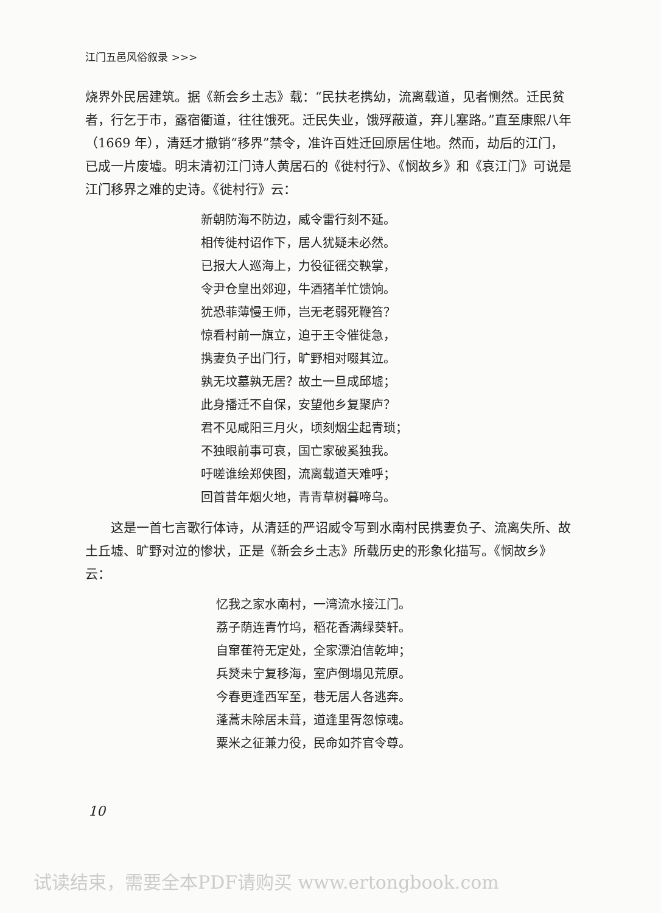江门五邑风俗叙录 >>>
烧界外民居建筑。据《新会乡土志》载：“民扶老携幼，流离载道，见者恻然。迁民贫者，行乞于市，露宿衢道，往往饿死。迁民失业，饿殍蔽道，弃儿塞路。”直至康熙八年（1669 年），清廷才撤销“移界”禁令，准许百姓迁回原居住地。然而，劫后的江门，已成一片废墟。明末清初江门诗人黄居石的《徙村行》、《悯故乡》和《哀江门》可说是江门移界之难的史诗。《徙村行》云：
新朝防海不防边，威令雷行刻不延。
相传徙村诏作下，居人犹疑未必然。
已报大人巡海上，力役征徭交鞅掌，
令尹仓皇出郊迎，牛酒猪羊忙馈饷。
犹恐菲薄慢王师，岂无老弱死鞭笞？
惊看村前一旗立，迫于王令催徙急，
携妻负子出门行，旷野相对啜其泣。
孰无坟墓孰无居？故土一旦成邱墟；
此身播迁不自保，安望他乡复聚庐？
君不见咸阳三月火，顷刻烟尘起青琐；
不独眼前事可哀，国亡家破奚独我。
吁嗟谁绘郑侠图，流离载道天难呼；
回首昔年烟火地，青青草树暮啼乌。
这是一首七言歌行体诗，从清廷的严诏威令写到水南村民携妻负子、流离失所、故土丘墟、旷野对泣的惨状，正是《新会乡土志》所载历史的形象化描写。《悯故乡》云：
忆我之家水南村，一湾流水接江门。
荔子荫连青竹坞，稻花香满绿葵轩。
自窜萑符无定处，全家漂泊信乾坤；
兵燹未宁复移海，室庐倒塌见荒原。
今春更逢西军至，巷无居人各逃奔。
蓬蒿未除居未葺，道逢里胥忽惊魂。
粟米之征兼力役，民命如芥官令尊。
10
试读结束，需要全本PDF请购买 www.ertongbook.com